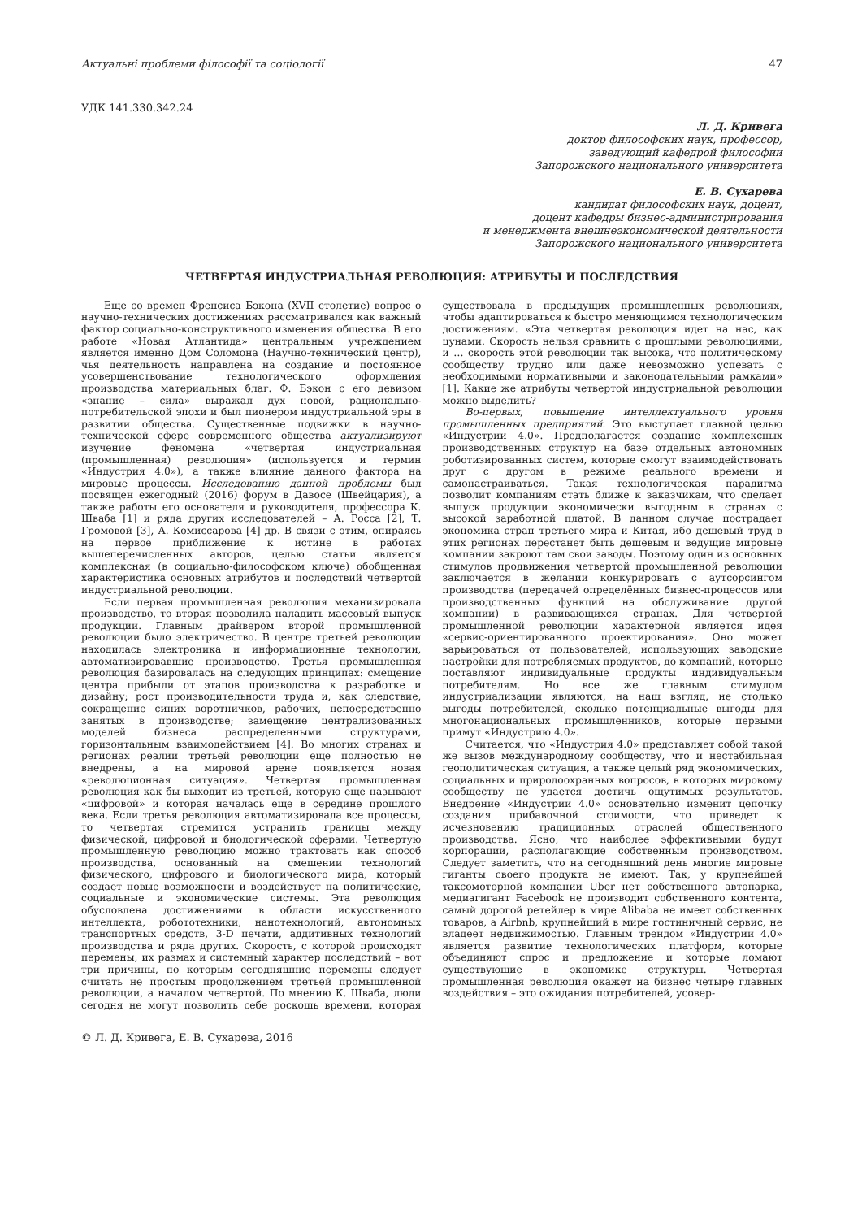Актуальні проблеми філософії та соціології 47
УДК 141.330.342.24
Л. Д. Кривега
доктор философских наук, профессор,
заведующий кафедрой философии
Запорожского национального университета
Е. В. Сухарева
кандидат философских наук, доцент,
доцент кафедры бизнес-администрирования
и менеджмента внешнеэкономической деятельности
Запорожского национального университета
ЧЕТВЕРТАЯ ИНДУСТРИАЛЬНАЯ РЕВОЛЮЦИЯ: АТРИБУТЫ И ПОСЛЕДСТВИЯ
Еще со времен Френсиса Бэкона (XVII столетие) вопрос о научно-технических достижениях рассматривался как важный фактор социально-конструктивного изменения общества. В его работе «Новая Атлантида» центральным учреждением является именно Дом Соломона (Научно-технический центр), чья деятельность направлена на создание и постоянное усовершенствование технологического оформления производства материальных благ. Ф. Бэкон с его девизом «знание – сила» выражал дух новой, рационально-потребительской эпохи и был пионером индустриальной эры в развитии общества. Существенные подвижки в научно-технической сфере современного общества актуализируют изучение феномена «четвертая индустриальная (промышленная) революция» (используется и термин «Индустрия 4.0»), а также влияние данного фактора на мировые процессы. Исследованию данной проблемы был посвящен ежегодный (2016) форум в Давосе (Швейцария), а также работы его основателя и руководителя, профессора К. Шваба [1] и ряда других исследователей – А. Росса [2], Т. Громовой [3], А. Комиссарова [4] др. В связи с этим, опираясь на первое приближение к истине в работах вышеперечисленных авторов, целью статьи является комплексная (в социально-философском ключе) обобщенная характеристика основных атрибутов и последствий четвертой индустриальной революции.
Если первая промышленная революция механизировала производство, то вторая позволила наладить массовый выпуск продукции. Главным драйвером второй промышленной революции было электричество. В центре третьей революции находилась электроника и информационные технологии, автоматизировавшие производство. Третья промышленная революция базировалась на следующих принципах: смещение центра прибыли от этапов производства к разработке и дизайну; рост производительности труда и, как следствие, сокращение синих воротничков, рабочих, непосредственно занятых в производстве; замещение централизованных моделей бизнеса распределенными структурами, горизонтальным взаимодействием [4]. Во многих странах и регионах реалии третьей революции еще полностью не внедрены, а на мировой арене появляется новая «революционная ситуация». Четвертая промышленная революция как бы выходит из третьей, которую еще называют «цифровой» и которая началась еще в середине прошлого века. Если третья революция автоматизировала все процессы, то четвертая стремится устранить границы между физической, цифровой и биологической сферами. Четвертую промышленную революцию можно трактовать как способ производства, основанный на смешении технологий физического, цифрового и биологического мира, который создает новые возможности и воздействует на политические, социальные и экономические системы. Эта революция обусловлена достижениями в области искусственного интеллекта, робототехники, нанотехнологий, автономных транспортных средств, 3-D печати, аддитивных технологий производства и ряда других. Скорость, с которой происходят перемены; их размах и системный характер последствий – вот три причины, по которым сегодняшние перемены следует считать не простым продолжением третьей промышленной революции, а началом четвертой. По мнению К. Шваба, люди сегодня не могут позволить себе роскошь времени, которая существовала в предыдущих промышленных революциях, чтобы адаптироваться к быстро меняющимся технологическим достижениям. «Эта четвертая революция идет на нас, как цунами. Скорость нельзя сравнить с прошлыми революциями, и … скорость этой революции так высока, что политическому сообществу трудно или даже невозможно успевать с необходимыми нормативными и законодательными рамками» [1]. Какие же атрибуты четвертой индустриальной революции можно выделить?
Во-первых, повышение интеллектуального уровня промышленных предприятий. Это выступает главной целью «Индустрии 4.0». Предполагается создание комплексных производственных структур на базе отдельных автономных роботизированных систем, которые смогут взаимодействовать друг с другом в режиме реального времени и самонастраиваться. Такая технологическая парадигма позволит компаниям стать ближе к заказчикам, что сделает выпуск продукции экономически выгодным в странах с высокой заработной платой. В данном случае пострадает экономика стран третьего мира и Китая, ибо дешевый труд в этих регионах перестанет быть дешевым и ведущие мировые компании закроют там свои заводы. Поэтому один из основных стимулов продвижения четвертой промышленной революции заключается в желании конкурировать с аутсорсингом производства (передачей определённых бизнес-процессов или производственных функций на обслуживание другой компании) в развивающихся странах. Для четвертой промышленной революции характерной является идея «сервис-ориентированного проектирования». Оно может варьироваться от пользователей, использующих заводские настройки для потребляемых продуктов, до компаний, которые поставляют индивидуальные продукты индивидуальным потребителям. Но все же главным стимулом индустриализации являются, на наш взгляд, не столько выгоды потребителей, сколько потенциальные выгоды для многонациональных промышленников, которые первыми примут «Индустрию 4.0».
Считается, что «Индустрия 4.0» представляет собой такой же вызов международному сообществу, что и нестабильная геополитическая ситуация, а также целый ряд экономических, социальных и природоохранных вопросов, в которых мировому сообществу не удается достичь ощутимых результатов. Внедрение «Индустрии 4.0» основательно изменит цепочку создания прибавочной стоимости, что приведет к исчезновению традиционных отраслей общественного производства. Ясно, что наиболее эффективными будут корпорации, располагающие собственным производством. Следует заметить, что на сегодняшний день многие мировые гиганты своего продукта не имеют. Так, у крупнейшей таксомоторной компании Uber нет собственного автопарка, медиагигант Facebook не производит собственного контента, самый дорогой ретейлер в мире Alibaba не имеет собственных товаров, а Airbnb, крупнейший в мире гостиничный сервис, не владеет недвижимостью. Главным трендом «Индустрии 4.0» является развитие технологических платформ, которые объединяют спрос и предложение и которые ломают существующие в экономике структуры. Четвертая промышленная революция окажет на бизнес четыре главных воздействия – это ожидания потребителей, усовер-
© Л. Д. Кривега, Е. В. Сухарева, 2016